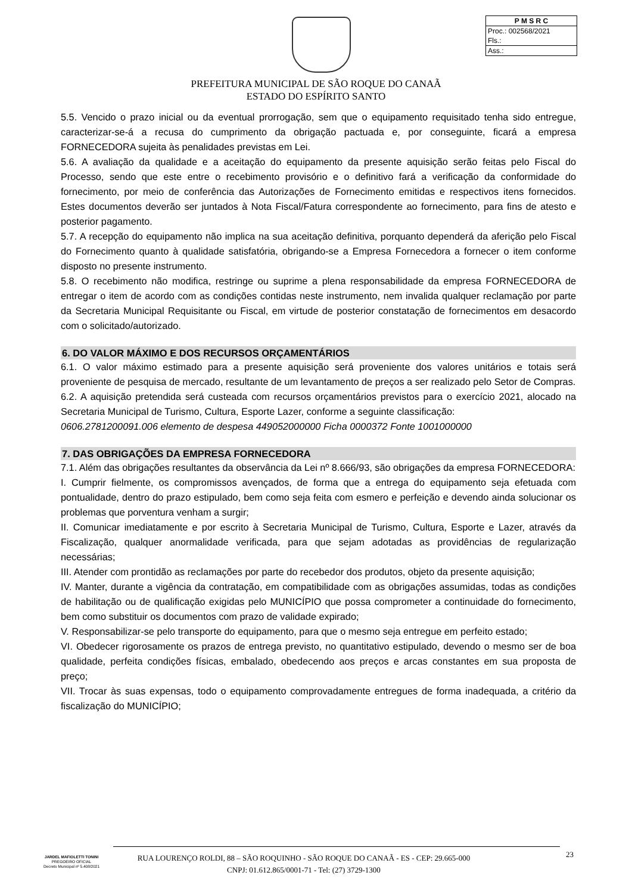P M S R C
Proc.: 002568/2021
Fls.:
Ass.:
PREFEITURA MUNICIPAL DE SÃO ROQUE DO CANAÃ
ESTADO DO ESPÍRITO SANTO
5.5. Vencido o prazo inicial ou da eventual prorrogação, sem que o equipamento requisitado tenha sido entregue, caracterizar-se-á a recusa do cumprimento da obrigação pactuada e, por conseguinte, ficará a empresa FORNECEDORA sujeita às penalidades previstas em Lei.
5.6. A avaliação da qualidade e a aceitação do equipamento da presente aquisição serão feitas pelo Fiscal do Processo, sendo que este entre o recebimento provisório e o definitivo fará a verificação da conformidade do fornecimento, por meio de conferência das Autorizações de Fornecimento emitidas e respectivos itens fornecidos. Estes documentos deverão ser juntados à Nota Fiscal/Fatura correspondente ao fornecimento, para fins de atesto e posterior pagamento.
5.7. A recepção do equipamento não implica na sua aceitação definitiva, porquanto dependerá da aferição pelo Fiscal do Fornecimento quanto à qualidade satisfatória, obrigando-se a Empresa Fornecedora a fornecer o item conforme disposto no presente instrumento.
5.8. O recebimento não modifica, restringe ou suprime a plena responsabilidade da empresa FORNECEDORA de entregar o item de acordo com as condições contidas neste instrumento, nem invalida qualquer reclamação por parte da Secretaria Municipal Requisitante ou Fiscal, em virtude de posterior constatação de fornecimentos em desacordo com o solicitado/autorizado.
6. DO VALOR MÁXIMO E DOS RECURSOS ORÇAMENTÁRIOS
6.1. O valor máximo estimado para a presente aquisição será proveniente dos valores unitários e totais será proveniente de pesquisa de mercado, resultante de um levantamento de preços a ser realizado pelo Setor de Compras.
6.2. A aquisição pretendida será custeada com recursos orçamentários previstos para o exercício 2021, alocado na Secretaria Municipal de Turismo, Cultura, Esporte Lazer, conforme a seguinte classificação:
0606.2781200091.006 elemento de despesa 449052000000 Ficha 0000372 Fonte 1001000000
7. DAS OBRIGAÇÕES DA EMPRESA FORNECEDORA
7.1. Além das obrigações resultantes da observância da Lei nº 8.666/93, são obrigações da empresa FORNECEDORA:
I. Cumprir fielmente, os compromissos avençados, de forma que a entrega do equipamento seja efetuada com pontualidade, dentro do prazo estipulado, bem como seja feita com esmero e perfeição e devendo ainda solucionar os problemas que porventura venham a surgir;
II. Comunicar imediatamente e por escrito à Secretaria Municipal de Turismo, Cultura, Esporte e Lazer, através da Fiscalização, qualquer anormalidade verificada, para que sejam adotadas as providências de regularização necessárias;
III. Atender com prontidão as reclamações por parte do recebedor dos produtos, objeto da presente aquisição;
IV. Manter, durante a vigência da contratação, em compatibilidade com as obrigações assumidas, todas as condições de habilitação ou de qualificação exigidas pelo MUNICÍPIO que possa comprometer a continuidade do fornecimento, bem como substituir os documentos com prazo de validade expirado;
V. Responsabilizar-se pelo transporte do equipamento, para que o mesmo seja entregue em perfeito estado;
VI. Obedecer rigorosamente os prazos de entrega previsto, no quantitativo estipulado, devendo o mesmo ser de boa qualidade, perfeita condições físicas, embalado, obedecendo aos preços e arcas constantes em sua proposta de preço;
VII. Trocar às suas expensas, todo o equipamento comprovadamente entregues de forma inadequada, a critério da fiscalização do MUNICÍPIO;
JARDEL MAFIOLETTI TONINI
PREGOEIRO OFICIAL
Decreto Municipal nº 5.408/2021
RUA LOURENÇO ROLDI, 88 – SÃO ROQUINHO - SÃO ROQUE DO CANAÃ - ES - CEP: 29.665-000
CNPJ: 01.612.865/0001-71 - Tel: (27) 3729-1300
23